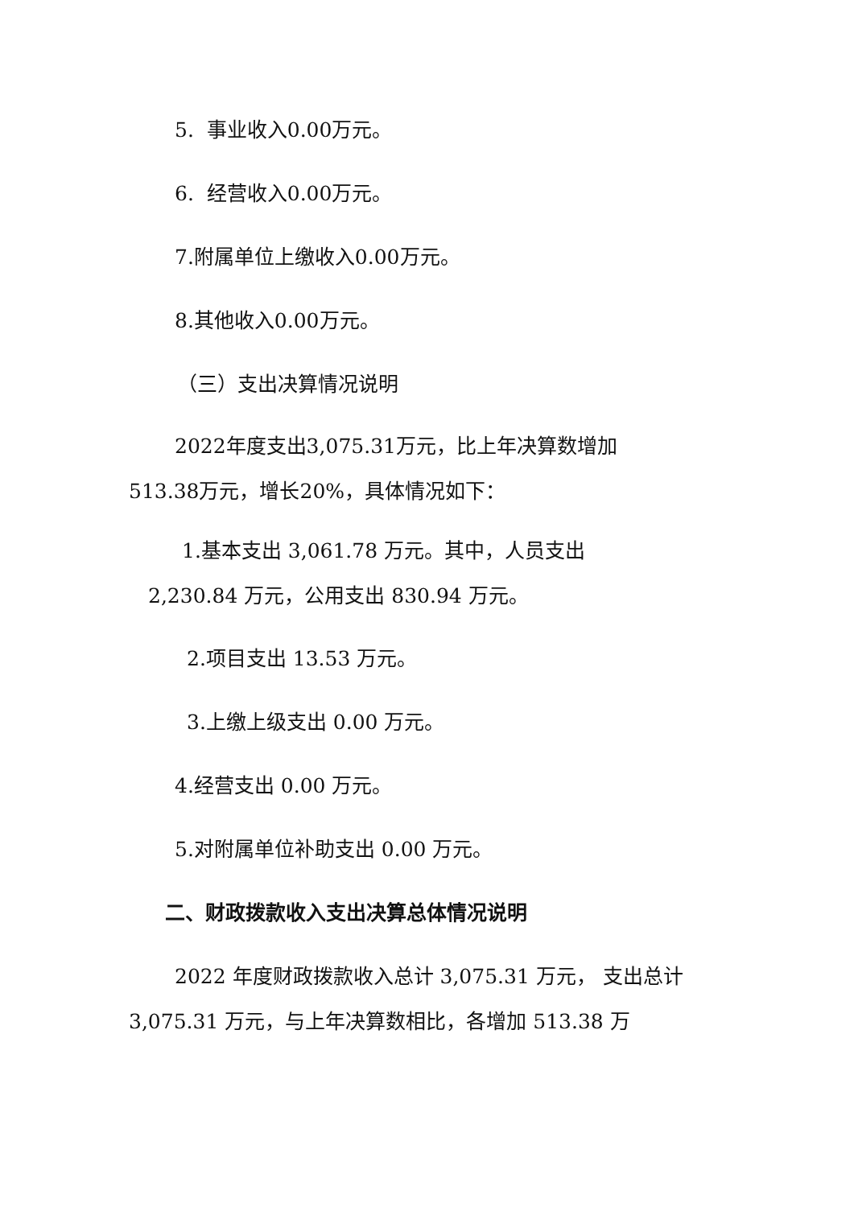5. 事业收入0.00万元。
6. 经营收入0.00万元。
7.附属单位上缴收入0.00万元。
8.其他收入0.00万元。
（三）支出决算情况说明
2022年度支出3,075.31万元，比上年决算数增加
513.38万元，增长20%，具体情况如下：
1.基本支出 3,061.78 万元。其中，人员支出
2,230.84 万元，公用支出 830.94 万元。
2.项目支出 13.53 万元。
3.上缴上级支出 0.00 万元。
4.经营支出 0.00 万元。
5.对附属单位补助支出 0.00 万元。
二、财政拨款收入支出决算总体情况说明
2022 年度财政拨款收入总计 3,075.31 万元， 支出总计 3,075.31 万元，与上年决算数相比，各增加 513.38 万